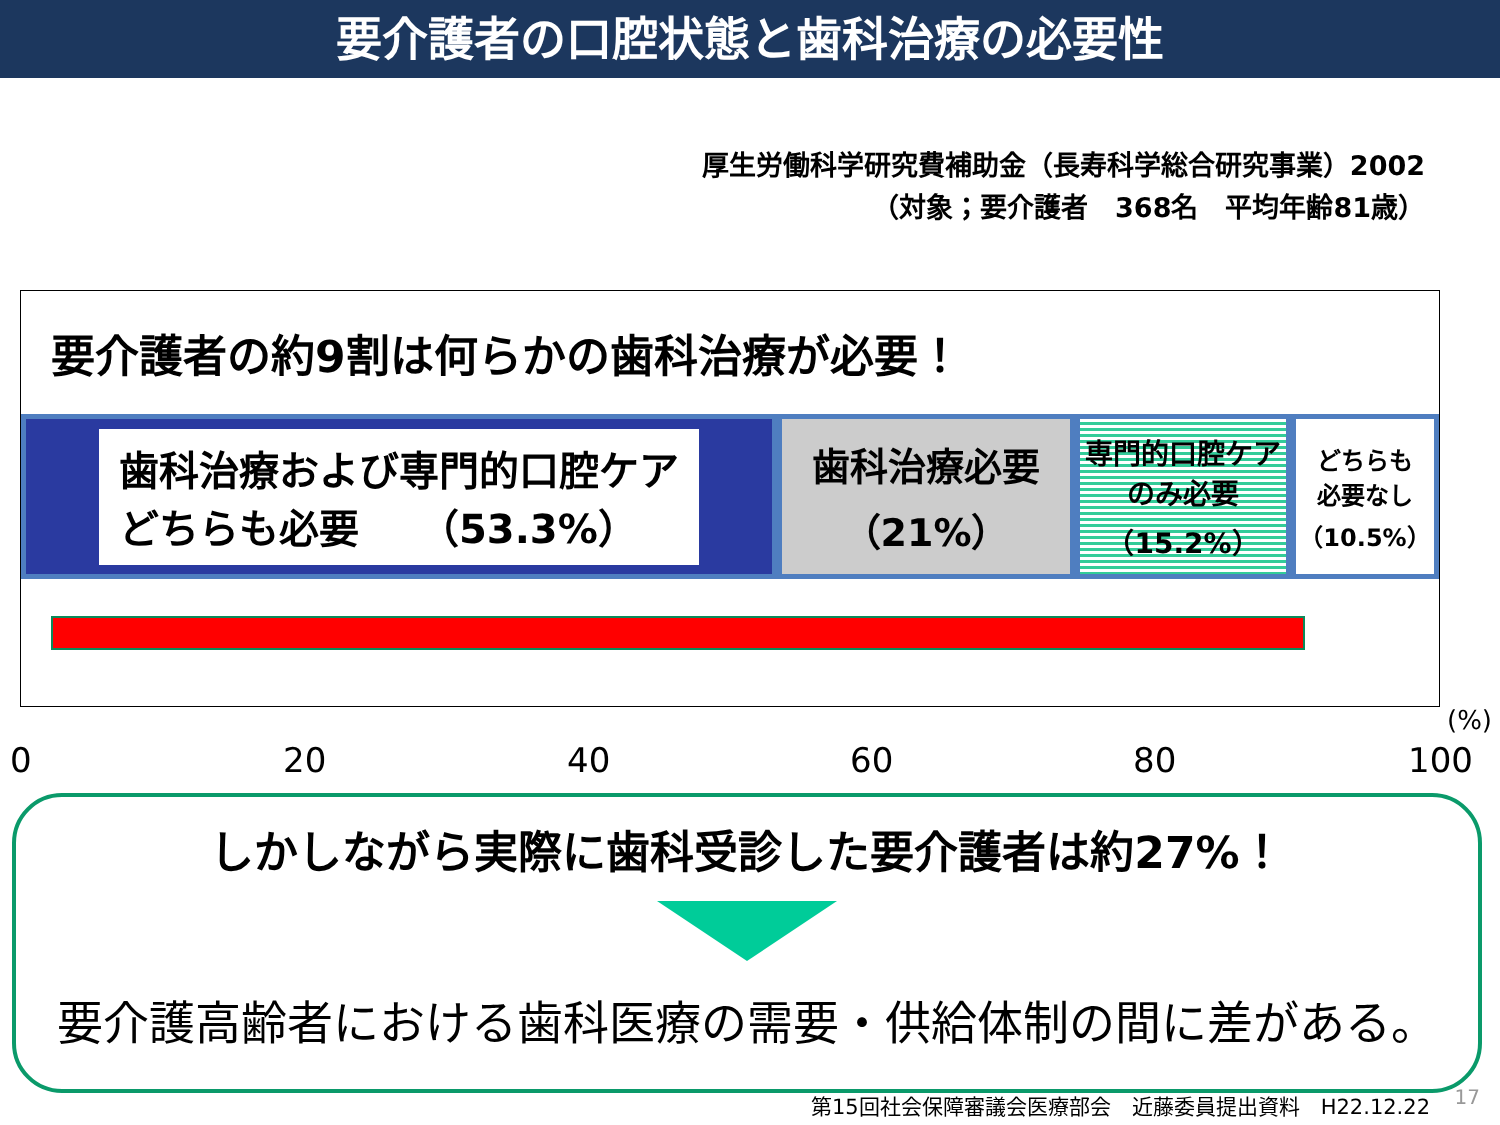要介護者の口腔状態と歯科治療の必要性
厚生労働科学研究費補助金（長寿科学総合研究事業）2002
（対象；要介護者　368名　平均年齢81歳）
要介護者の約9割は何らかの歯科治療が必要！
歯科治療および専門的口腔ケア
どちらも必要　　（53.3%）
歯科治療必要
（21%）
専門的口腔ケア
のみ必要
（15.2%）
どちらも
必要なし
（10.5%）
0 20 40 60 80 100
(%)
しかしながら実際に歯科受診した要介護者は約27%！
要介護高齢者における歯科医療の需要・供給体制の間に差がある。
第15回社会保障審議会医療部会　近藤委員提出資料　H22.12.22
17